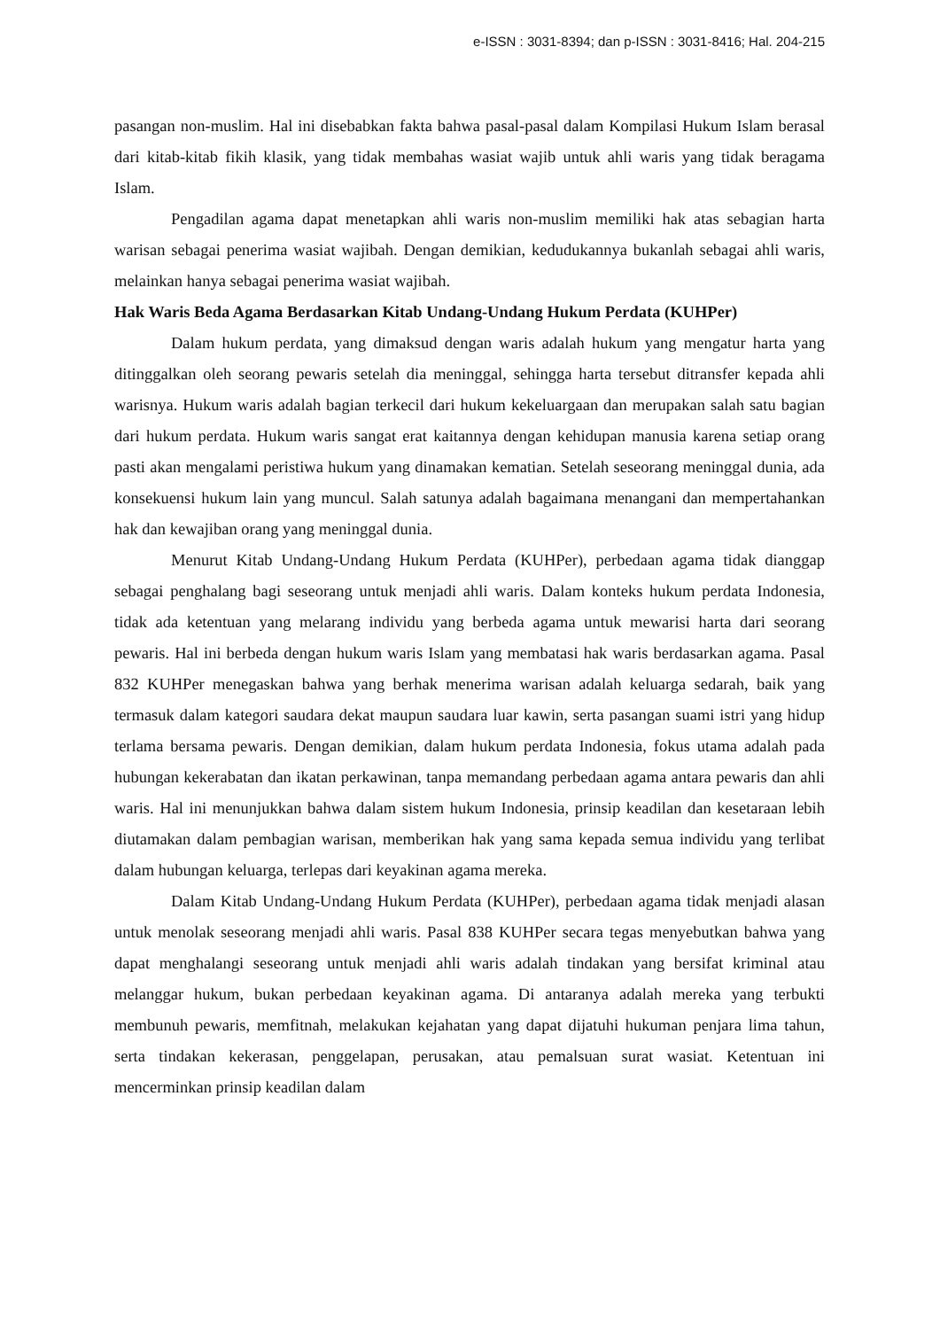e-ISSN : 3031-8394; dan p-ISSN : 3031-8416; Hal. 204-215
pasangan non-muslim. Hal ini disebabkan fakta bahwa pasal-pasal dalam Kompilasi Hukum Islam berasal dari kitab-kitab fikih klasik, yang tidak membahas wasiat wajib untuk ahli waris yang tidak beragama Islam.
Pengadilan agama dapat menetapkan ahli waris non-muslim memiliki hak atas sebagian harta warisan sebagai penerima wasiat wajibah. Dengan demikian, kedudukannya bukanlah sebagai ahli waris, melainkan hanya sebagai penerima wasiat wajibah.
Hak Waris Beda Agama Berdasarkan Kitab Undang-Undang Hukum Perdata (KUHPer)
Dalam hukum perdata, yang dimaksud dengan waris adalah hukum yang mengatur harta yang ditinggalkan oleh seorang pewaris setelah dia meninggal, sehingga harta tersebut ditransfer kepada ahli warisnya. Hukum waris adalah bagian terkecil dari hukum kekeluargaan dan merupakan salah satu bagian dari hukum perdata. Hukum waris sangat erat kaitannya dengan kehidupan manusia karena setiap orang pasti akan mengalami peristiwa hukum yang dinamakan kematian. Setelah seseorang meninggal dunia, ada konsekuensi hukum lain yang muncul. Salah satunya adalah bagaimana menangani dan mempertahankan hak dan kewajiban orang yang meninggal dunia.
Menurut Kitab Undang-Undang Hukum Perdata (KUHPer), perbedaan agama tidak dianggap sebagai penghalang bagi seseorang untuk menjadi ahli waris. Dalam konteks hukum perdata Indonesia, tidak ada ketentuan yang melarang individu yang berbeda agama untuk mewarisi harta dari seorang pewaris. Hal ini berbeda dengan hukum waris Islam yang membatasi hak waris berdasarkan agama. Pasal 832 KUHPer menegaskan bahwa yang berhak menerima warisan adalah keluarga sedarah, baik yang termasuk dalam kategori saudara dekat maupun saudara luar kawin, serta pasangan suami istri yang hidup terlama bersama pewaris. Dengan demikian, dalam hukum perdata Indonesia, fokus utama adalah pada hubungan kekerabatan dan ikatan perkawinan, tanpa memandang perbedaan agama antara pewaris dan ahli waris. Hal ini menunjukkan bahwa dalam sistem hukum Indonesia, prinsip keadilan dan kesetaraan lebih diutamakan dalam pembagian warisan, memberikan hak yang sama kepada semua individu yang terlibat dalam hubungan keluarga, terlepas dari keyakinan agama mereka.
Dalam Kitab Undang-Undang Hukum Perdata (KUHPer), perbedaan agama tidak menjadi alasan untuk menolak seseorang menjadi ahli waris. Pasal 838 KUHPer secara tegas menyebutkan bahwa yang dapat menghalangi seseorang untuk menjadi ahli waris adalah tindakan yang bersifat kriminal atau melanggar hukum, bukan perbedaan keyakinan agama. Di antaranya adalah mereka yang terbukti membunuh pewaris, memfitnah, melakukan kejahatan yang dapat dijatuhi hukuman penjara lima tahun, serta tindakan kekerasan, penggelapan, perusakan, atau pemalsuan surat wasiat. Ketentuan ini mencerminkan prinsip keadilan dalam